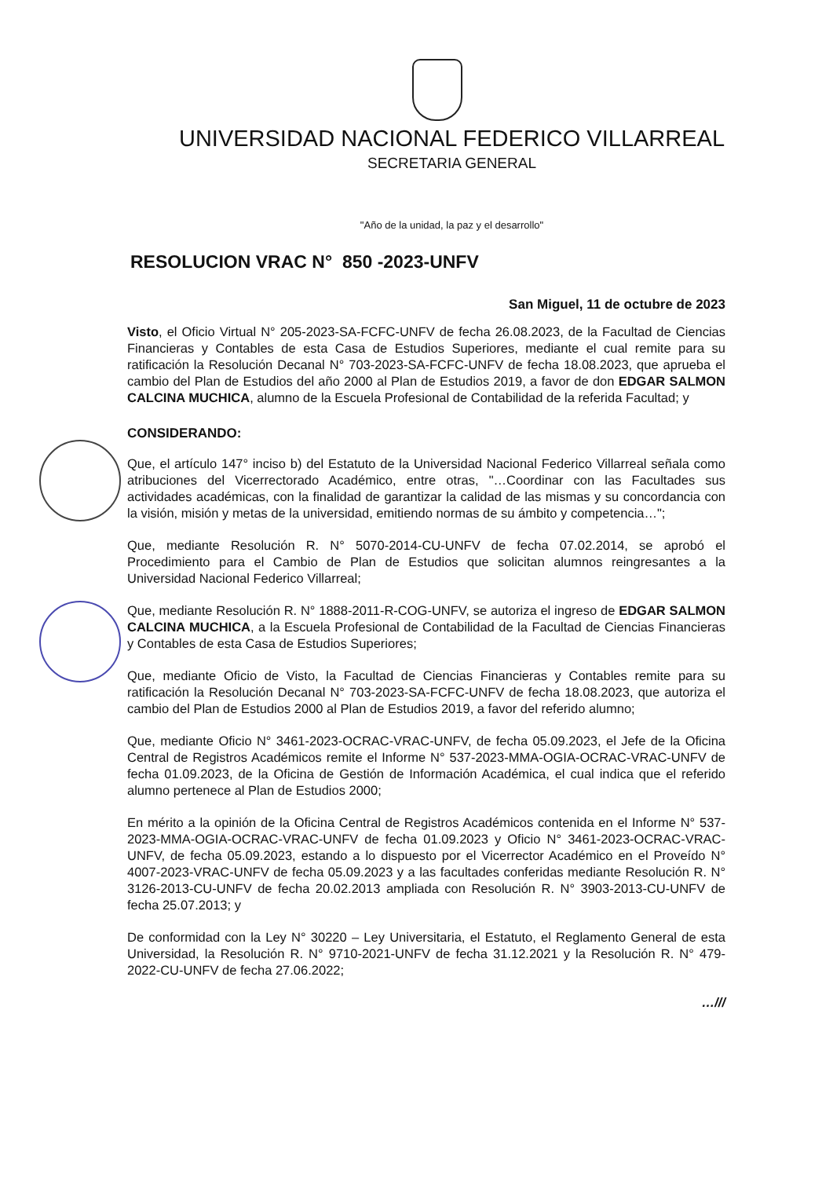UNIVERSIDAD NACIONAL FEDERICO VILLARREAL
SECRETARIA GENERAL
"Año de la unidad, la paz y el desarrollo"
RESOLUCION VRAC N° 850 -2023-UNFV
San Miguel, 11 de octubre de 2023
Visto, el Oficio Virtual N° 205-2023-SA-FCFC-UNFV de fecha 26.08.2023, de la Facultad de Ciencias Financieras y Contables de esta Casa de Estudios Superiores, mediante el cual remite para su ratificación la Resolución Decanal N° 703-2023-SA-FCFC-UNFV de fecha 18.08.2023, que aprueba el cambio del Plan de Estudios del año 2000 al Plan de Estudios 2019, a favor de don EDGAR SALMON CALCINA MUCHICA, alumno de la Escuela Profesional de Contabilidad de la referida Facultad; y
CONSIDERANDO:
Que, el artículo 147° inciso b) del Estatuto de la Universidad Nacional Federico Villarreal señala como atribuciones del Vicerrectorado Académico, entre otras, "…Coordinar con las Facultades sus actividades académicas, con la finalidad de garantizar la calidad de las mismas y su concordancia con la visión, misión y metas de la universidad, emitiendo normas de su ámbito y competencia…";
Que, mediante Resolución R. N° 5070-2014-CU-UNFV de fecha 07.02.2014, se aprobó el Procedimiento para el Cambio de Plan de Estudios que solicitan alumnos reingresantes a la Universidad Nacional Federico Villarreal;
Que, mediante Resolución R. N° 1888-2011-R-COG-UNFV, se autoriza el ingreso de EDGAR SALMON CALCINA MUCHICA, a la Escuela Profesional de Contabilidad de la Facultad de Ciencias Financieras y Contables de esta Casa de Estudios Superiores;
Que, mediante Oficio de Visto, la Facultad de Ciencias Financieras y Contables remite para su ratificación la Resolución Decanal N° 703-2023-SA-FCFC-UNFV de fecha 18.08.2023, que autoriza el cambio del Plan de Estudios 2000 al Plan de Estudios 2019, a favor del referido alumno;
Que, mediante Oficio N° 3461-2023-OCRAC-VRAC-UNFV, de fecha 05.09.2023, el Jefe de la Oficina Central de Registros Académicos remite el Informe N° 537-2023-MMA-OGIA-OCRAC-VRAC-UNFV de fecha 01.09.2023, de la Oficina de Gestión de Información Académica, el cual indica que el referido alumno pertenece al Plan de Estudios 2000;
En mérito a la opinión de la Oficina Central de Registros Académicos contenida en el Informe N° 537-2023-MMA-OGIA-OCRAC-VRAC-UNFV de fecha 01.09.2023 y Oficio N° 3461-2023-OCRAC-VRAC-UNFV, de fecha 05.09.2023, estando a lo dispuesto por el Vicerrector Académico en el Proveído N° 4007-2023-VRAC-UNFV de fecha 05.09.2023 y a las facultades conferidas mediante Resolución R. N° 3126-2013-CU-UNFV de fecha 20.02.2013 ampliada con Resolución R. N° 3903-2013-CU-UNFV de fecha 25.07.2013; y
De conformidad con la Ley N° 30220 – Ley Universitaria, el Estatuto, el Reglamento General de esta Universidad, la Resolución R. N° 9710-2021-UNFV de fecha 31.12.2021 y la Resolución R. N° 479-2022-CU-UNFV de fecha 27.06.2022;
…///